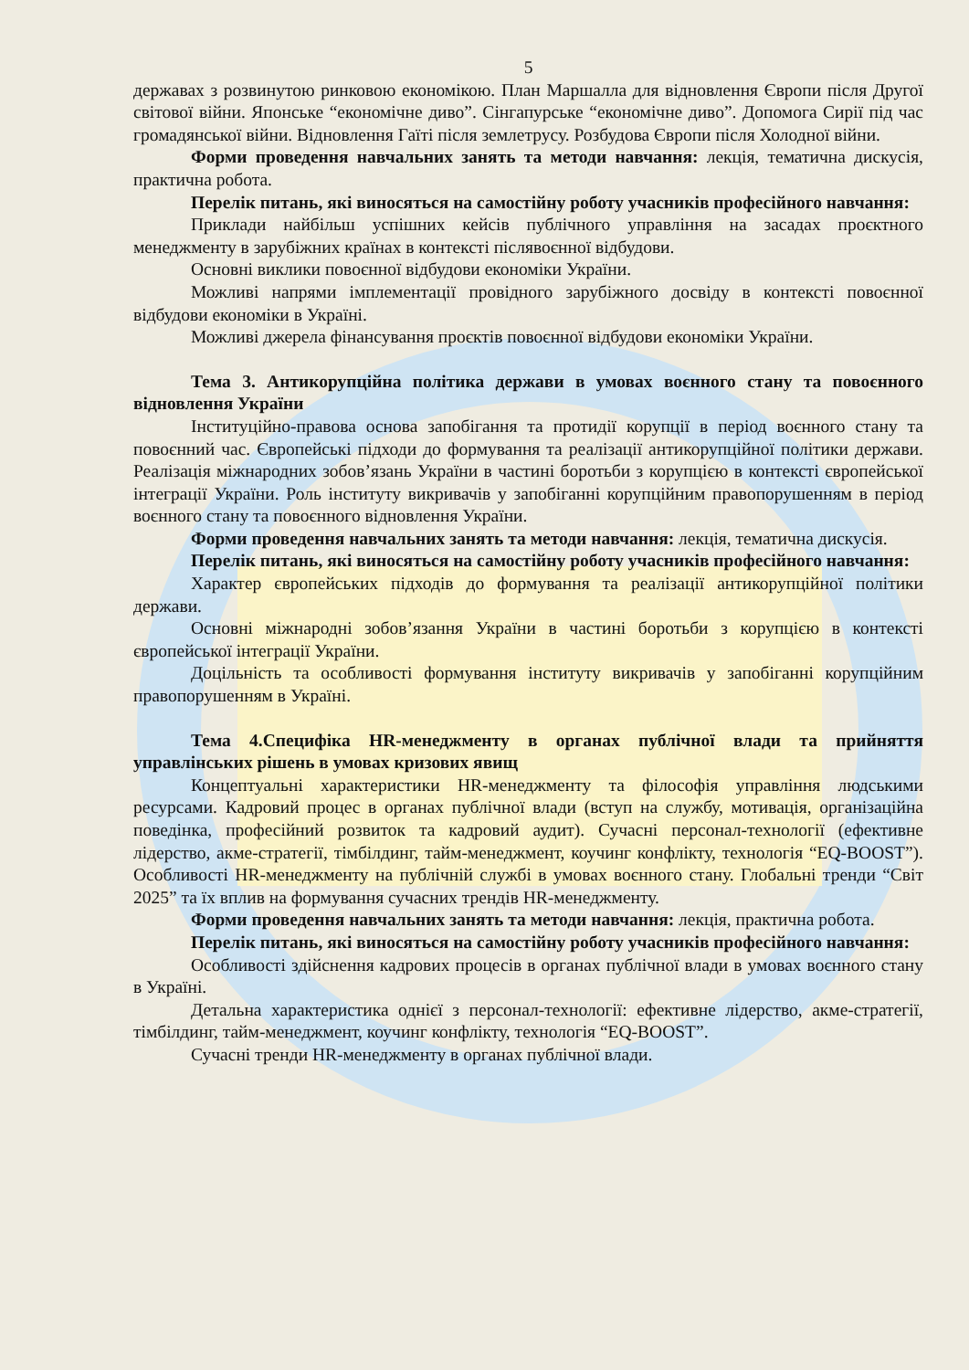5
державах з розвинутою ринковою економікою. План Маршалла для відновлення Європи після Другої світової війни. Японське “економічне диво”. Сінгапурське “економічне диво”. Допомога Сирії під час громадянської війни. Відновлення Гаїті після землетрусу. Розбудова Європи після Холодної війни.
Форми проведення навчальних занять та методи навчання: лекція, тематична дискусія, практична робота.
Перелік питань, які виносяться на самостійну роботу учасників професійного навчання:
Приклади найбільш успішних кейсів публічного управління на засадах проєктного менеджменту в зарубіжних країнах в контексті післявоєнної відбудови.
Основні виклики повоєнної відбудови економіки України.
Можливі напрями імплементації провідного зарубіжного досвіду в контексті повоєнної відбудови економіки в Україні.
Можливі джерела фінансування проєктів повоєнної відбудови економіки України.
Тема 3. Антикорупційна політика держави в умовах воєнного стану та повоєнного відновлення України
Інституційно-правова основа запобігання та протидії корупції в період воєнного стану та повоєнний час. Європейські підходи до формування та реалізації антикорупційної політики держави. Реалізація міжнародних зобов’язань України в частині боротьби з корупцією в контексті європейської інтеграції України. Роль інституту викривачів у запобіганні корупційним правопорушенням в період воєнного стану та повоєнного відновлення України.
Форми проведення навчальних занять та методи навчання: лекція, тематична дискусія.
Перелік питань, які виносяться на самостійну роботу учасників професійного навчання:
Характер європейських підходів до формування та реалізації антикорупційної політики держави.
Основні міжнародні зобов’язання України в частині боротьби з корупцією в контексті європейської інтеграції України.
Доцільність та особливості формування інституту викривачів у запобіганні корупційним правопорушенням в Україні.
Тема 4.Специфіка HR-менеджменту в органах публічної влади та прийняття управлінських рішень в умовах кризових явищ
Концептуальні характеристики HR-менеджменту та філософія управління людськими ресурсами. Кадровий процес в органах публічної влади (вступ на службу, мотивація, організаційна поведінка, професійний розвиток та кадровий аудит). Сучасні персонал-технології (ефективне лідерство, акме-стратегії, тімбілдинг, тайм-менеджмент, коучинг конфлікту, технологія “EQ-BOOST”). Особливості HR-менеджменту на публічній службі в умовах воєнного стану. Глобальні тренди “Світ 2025” та їх вплив на формування сучасних трендів HR-менеджменту.
Форми проведення навчальних занять та методи навчання: лекція, практична робота.
Перелік питань, які виносяться на самостійну роботу учасників професійного навчання:
Особливості здійснення кадрових процесів в органах публічної влади в умовах воєнного стану в Україні.
Детальна характеристика однієї з персонал-технології: ефективне лідерство, акме-стратегії, тімбілдинг, тайм-менеджмент, коучинг конфлікту, технологія “EQ-BOOST”.
Сучасні тренди HR-менеджменту в органах публічної влади.